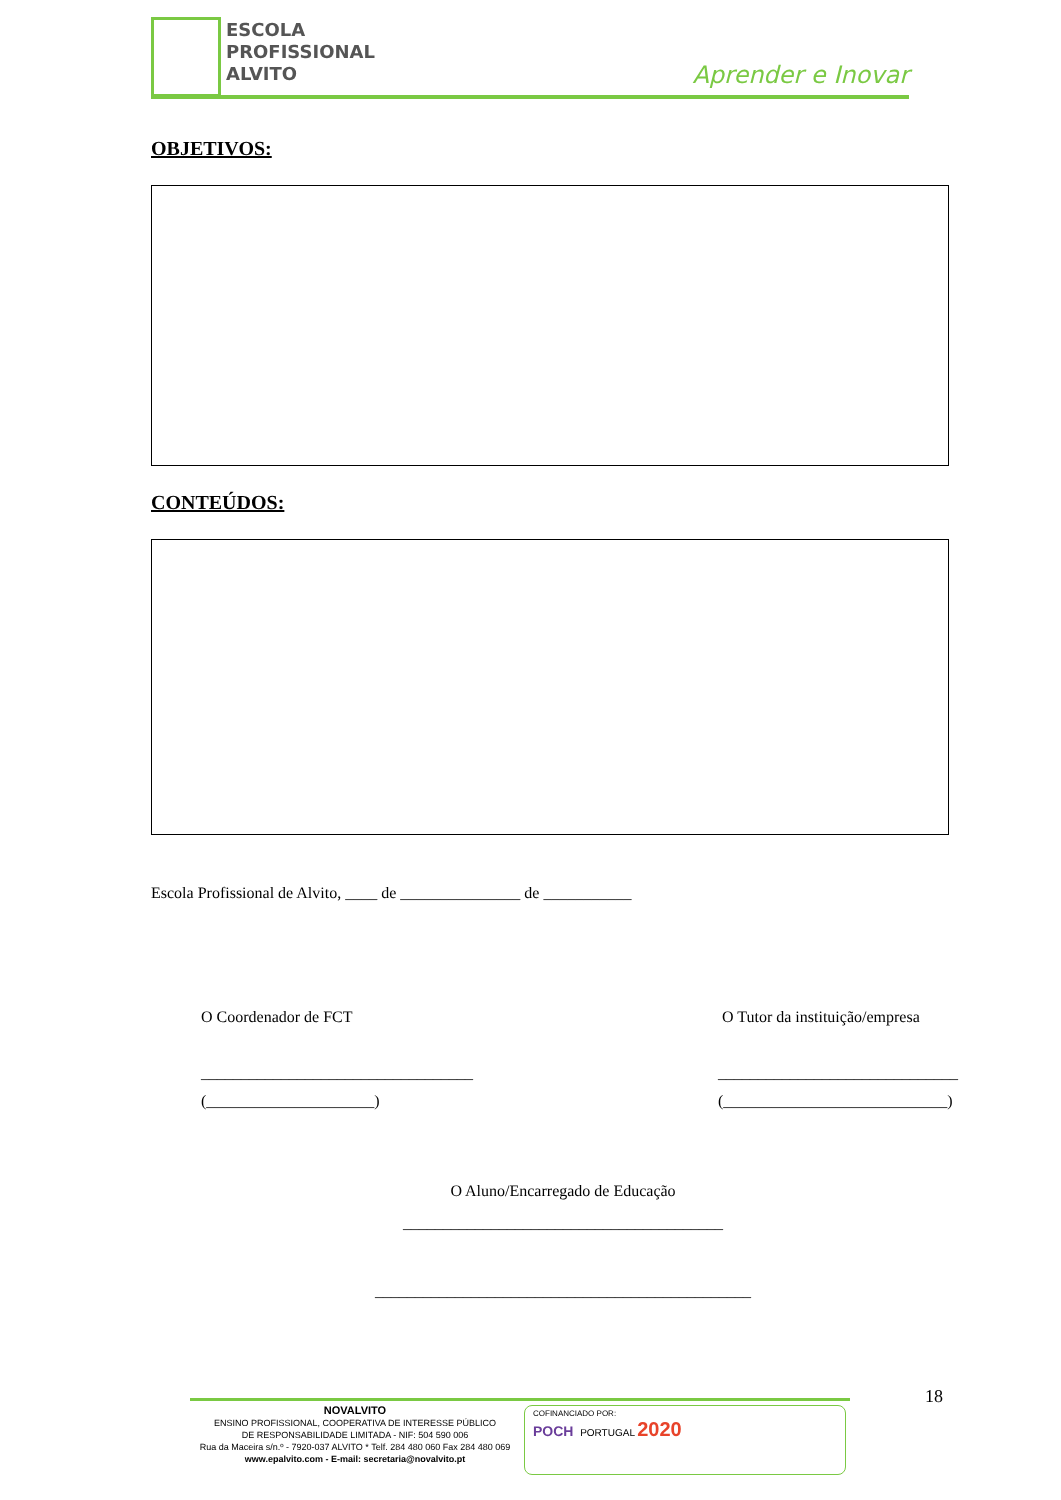ESCOLA
PROFISSIONAL
ALVITO
Aprender e Inovar
OBJETIVOS:
CONTEÚDOS:
Escola Profissional de Alvito, ____ de _______________ de ___________
O Coordenador de FCT
__________________________________
(_____________________)
O Tutor da instituição/empresa
______________________________
(____________________________)
O Aluno/Encarregado de Educação
________________________________________
_______________________________________________
18
NOVALVITO
ENSINO PROFISSIONAL, COOPERATIVA DE INTERESSE PÚBLICO
DE RESPONSABILIDADE LIMITADA - NIF: 504 590 006
Rua da Maceira s/n.º - 7920-037 ALVITO * Telf. 284 480 060 Fax 284 480 069
www.epalvito.com - E-mail: secretaria@novalvito.pt
COFINANCIADO POR:
POCH PORTUGAL 2020